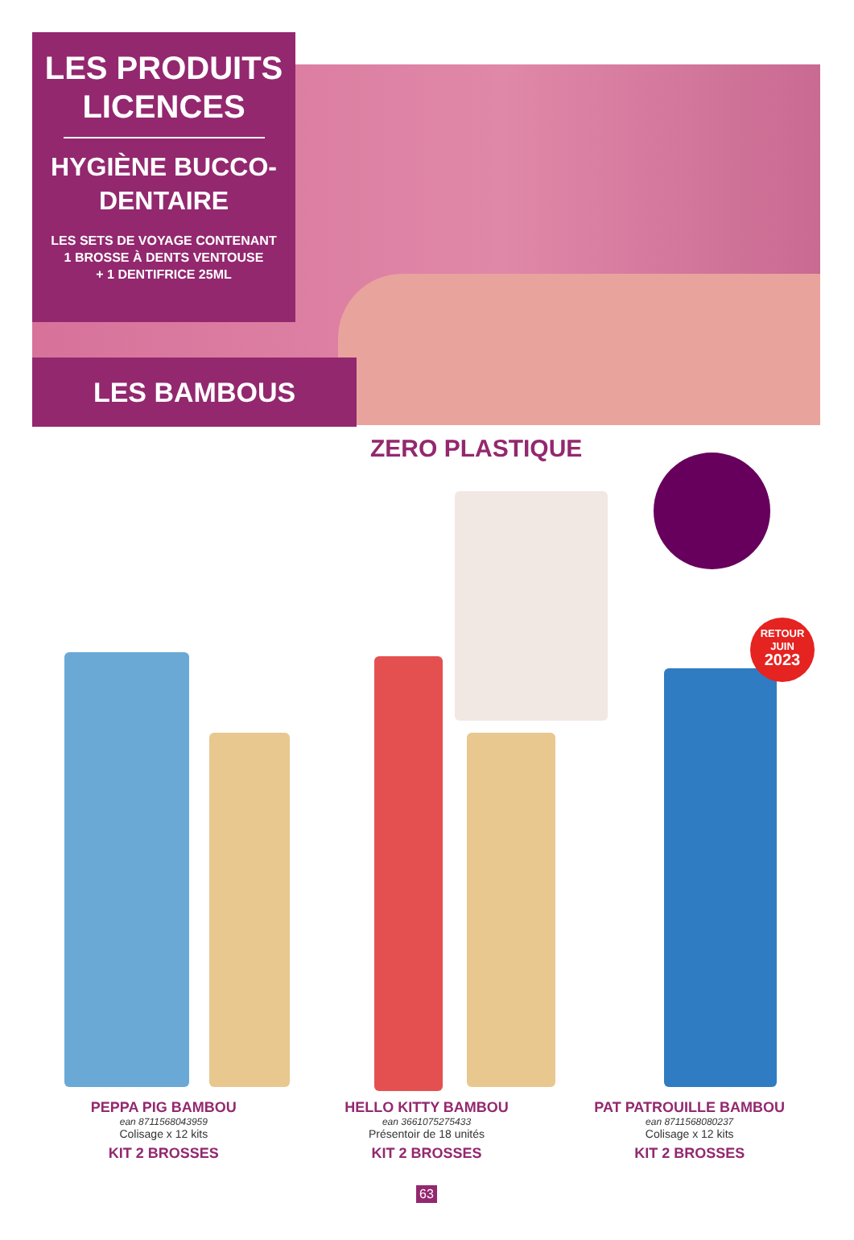LES PRODUITS LICENCES
HYGIÈNE BUCCO-DENTAIRE
LES SETS DE VOYAGE CONTENANT
1 BROSSE À DENTS VENTOUSE
+ 1 DENTIFRICE 25ML
LES BAMBOUS
ZERO PLASTIQUE
RETOUR
JUIN
2023
PEPPA PIG BAMBOU
ean 8711568043959
Colisage x 12 kits
KIT 2 BROSSES
HELLO KITTY BAMBOU
ean 3661075275433
Présentoir de 18 unités
KIT 2 BROSSES
PAT PATROUILLE BAMBOU
ean 8711568080237
Colisage x 12 kits
KIT 2 BROSSES
63